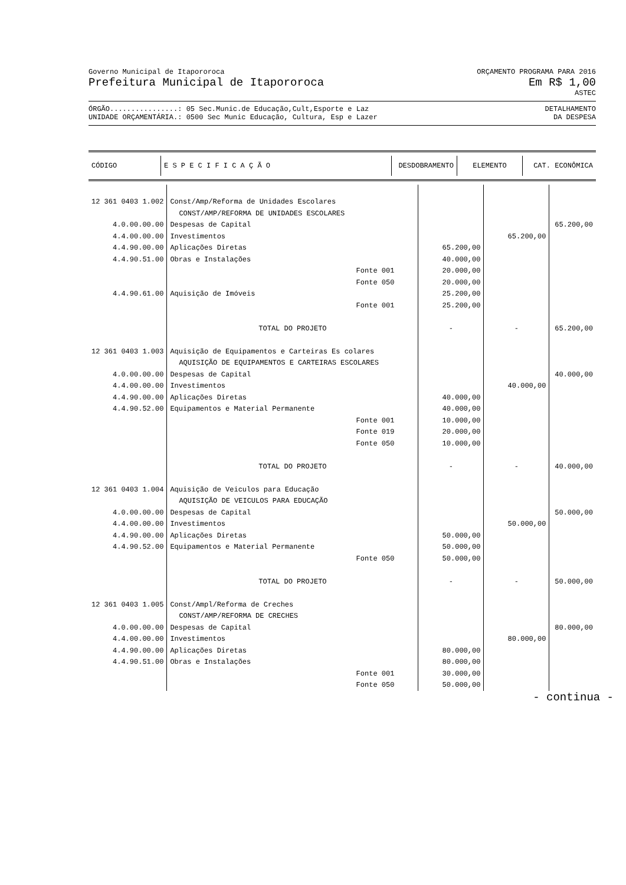Governo Municipal de Itapororoca ORÇAMENTO PROGRAMA PARA 2016
Prefeitura Municipal de Itapororoca Em R$ 1,00
ASTEC
ÓRGÃO................: 05 Sec.Munic.de Educação,Cult,Esporte e Laz DETALHAMENTO
UNIDADE ORÇAMENTÁRIA.: 0500 Sec Munic Educação, Cultura, Esp e Lazer DA DESPESA
| CÓDIGO | E S P E C I F I C A Ç Ã O | DESDOBRAMENTO | ELEMENTO | CAT. ECONÔMICA |
| --- | --- | --- | --- | --- |
| 12 361 0403 1.002 | Const/Amp/Reforma de Unidades Escolares | | | |
| | CONST/AMP/REFORMA DE UNIDADES ESCOLARES | | | |
| 4.0.00.00.00 | Despesas de Capital | | | 65.200,00 |
| 4.4.00.00.00 | Investimentos | | 65.200,00 | |
| 4.4.90.00.00 | Aplicações Diretas | 65.200,00 | | |
| 4.4.90.51.00 | Obras e Instalações | 40.000,00 | | |
| | Fonte 001 | 20.000,00 | | |
| | Fonte 050 | 20.000,00 | | |
| 4.4.90.61.00 | Aquisição de Imóveis | 25.200,00 | | |
| | Fonte 001 | 25.200,00 | | |
| | TOTAL DO PROJETO | - | - | 65.200,00 |
| 12 361 0403 1.003 | Aquisição de Equipamentos e Carteiras Es colares | | | |
| | AQUISIÇÃO DE EQUIPAMENTOS E CARTEIRAS ESCOLARES | | | |
| 4.0.00.00.00 | Despesas de Capital | | | 40.000,00 |
| 4.4.00.00.00 | Investimentos | | 40.000,00 | |
| 4.4.90.00.00 | Aplicações Diretas | 40.000,00 | | |
| 4.4.90.52.00 | Equipamentos e Material Permanente | 40.000,00 | | |
| | Fonte 001 | 10.000,00 | | |
| | Fonte 019 | 20.000,00 | | |
| | Fonte 050 | 10.000,00 | | |
| | TOTAL DO PROJETO | - | - | 40.000,00 |
| 12 361 0403 1.004 | Aquisição de Veiculos para Educação | | | |
| | AQUISIÇÃO DE VEICULOS PARA EDUCAÇÃO | | | |
| 4.0.00.00.00 | Despesas de Capital | | | 50.000,00 |
| 4.4.00.00.00 | Investimentos | | 50.000,00 | |
| 4.4.90.00.00 | Aplicações Diretas | 50.000,00 | | |
| 4.4.90.52.00 | Equipamentos e Material Permanente | 50.000,00 | | |
| | Fonte 050 | 50.000,00 | | |
| | TOTAL DO PROJETO | - | - | 50.000,00 |
| 12 361 0403 1.005 | Const/Ampl/Reforma de Creches | | | |
| | CONST/AMP/REFORMA DE CRECHES | | | |
| 4.0.00.00.00 | Despesas de Capital | | | 80.000,00 |
| 4.4.00.00.00 | Investimentos | | 80.000,00 | |
| 4.4.90.00.00 | Aplicações Diretas | 80.000,00 | | |
| 4.4.90.51.00 | Obras e Instalações | 80.000,00 | | |
| | Fonte 001 | 30.000,00 | | |
| | Fonte 050 | 50.000,00 | | |
- continua -